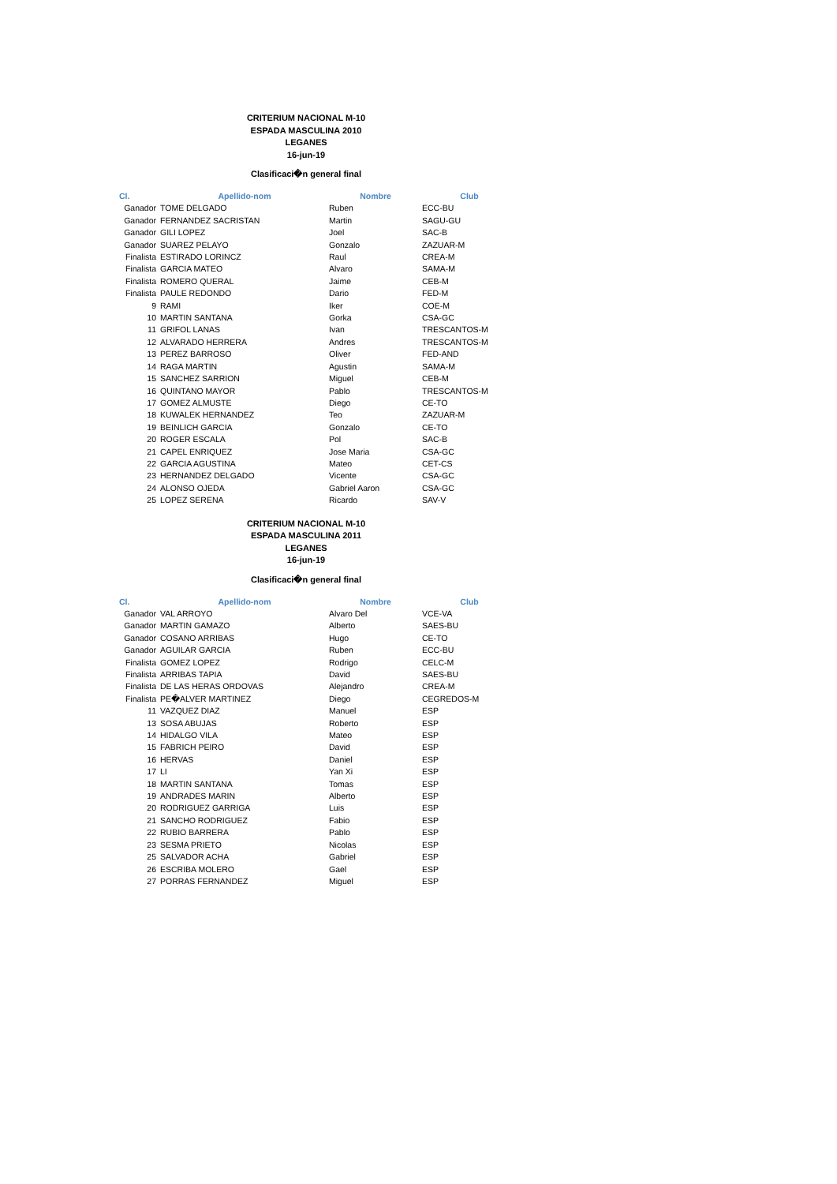CRITERIUM NACIONAL M-10
ESPADA MASCULINA 2010
LEGANES
16-jun-19
Clasificaci�n general final
| Cl. | Apellido-nom | Nombre | Club |
| --- | --- | --- | --- |
| Ganador | TOME DELGADO | Ruben | ECC-BU |
| Ganador | FERNANDEZ SACRISTAN | Martin | SAGU-GU |
| Ganador | GILI LOPEZ | Joel | SAC-B |
| Ganador | SUAREZ PELAYO | Gonzalo | ZAZUAR-M |
| Finalista | ESTIRADO LORINCZ | Raul | CREA-M |
| Finalista | GARCIA MATEO | Alvaro | SAMA-M |
| Finalista | ROMERO QUERAL | Jaime | CEB-M |
| Finalista | PAULE REDONDO | Dario | FED-M |
| 9 | RAMI | Iker | COE-M |
| 10 | MARTIN SANTANA | Gorka | CSA-GC |
| 11 | GRIFOL LANAS | Ivan | TRESCANTOS-M |
| 12 | ALVARADO HERRERA | Andres | TRESCANTOS-M |
| 13 | PEREZ BARROSO | Oliver | FED-AND |
| 14 | RAGA MARTIN | Agustin | SAMA-M |
| 15 | SANCHEZ SARRION | Miguel | CEB-M |
| 16 | QUINTANO MAYOR | Pablo | TRESCANTOS-M |
| 17 | GOMEZ ALMUSTE | Diego | CE-TO |
| 18 | KUWALEK HERNANDEZ | Teo | ZAZUAR-M |
| 19 | BEINLICH GARCIA | Gonzalo | CE-TO |
| 20 | ROGER ESCALA | Pol | SAC-B |
| 21 | CAPEL ENRIQUEZ | Jose Maria | CSA-GC |
| 22 | GARCIA AGUSTINA | Mateo | CET-CS |
| 23 | HERNANDEZ DELGADO | Vicente | CSA-GC |
| 24 | ALONSO OJEDA | Gabriel Aaron | CSA-GC |
| 25 | LOPEZ SERENA | Ricardo | SAV-V |
CRITERIUM NACIONAL M-10
ESPADA MASCULINA 2011
LEGANES
16-jun-19
Clasificaci�n general final
| Cl. | Apellido-nom | Nombre | Club |
| --- | --- | --- | --- |
| Ganador | VAL ARROYO | Alvaro Del | VCE-VA |
| Ganador | MARTIN GAMAZO | Alberto | SAES-BU |
| Ganador | COSANO ARRIBAS | Hugo | CE-TO |
| Ganador | AGUILAR GARCIA | Ruben | ECC-BU |
| Finalista | GOMEZ LOPEZ | Rodrigo | CELC-M |
| Finalista | ARRIBAS TAPIA | David | SAES-BU |
| Finalista | DE LAS HERAS ORDOVAS | Alejandro | CREA-M |
| Finalista | PE�ALVER MARTINEZ | Diego | CEGREDOS-M |
| 11 | VAZQUEZ DIAZ | Manuel | ESP |
| 13 | SOSA ABUJAS | Roberto | ESP |
| 14 | HIDALGO VILA | Mateo | ESP |
| 15 | FABRICH PEIRO | David | ESP |
| 16 | HERVAS | Daniel | ESP |
| 17 | LI | Yan Xi | ESP |
| 18 | MARTIN SANTANA | Tomas | ESP |
| 19 | ANDRADES MARIN | Alberto | ESP |
| 20 | RODRIGUEZ GARRIGA | Luis | ESP |
| 21 | SANCHO RODRIGUEZ | Fabio | ESP |
| 22 | RUBIO BARRERA | Pablo | ESP |
| 23 | SESMA PRIETO | Nicolas | ESP |
| 25 | SALVADOR ACHA | Gabriel | ESP |
| 26 | ESCRIBA MOLERO | Gael | ESP |
| 27 | PORRAS FERNANDEZ | Miguel | ESP |